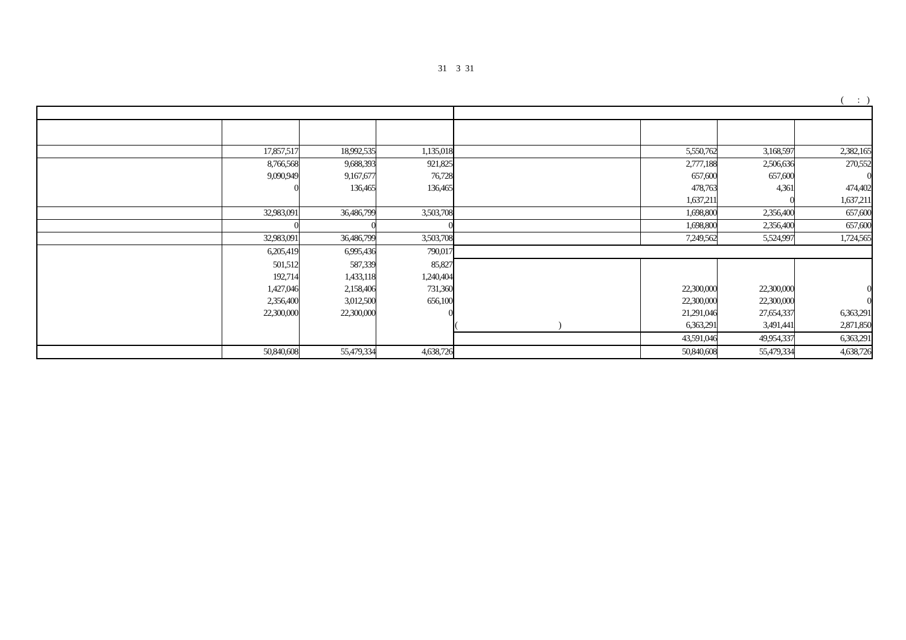31 3 31
( : )
| | 17,857,517 | 18,992,535 | 1,135,018 | | 5,550,762 | 3,168,597 | 2,382,165 |
| | 8,766,568 | 9,688,393 | 921,825 | | 2,777,188 | 2,506,636 | 270,552 |
| | 9,090,949 | 9,167,677 | 76,728 | | 657,600 | 657,600 | 0 |
| | 0 | 136,465 | 136,465 | | 478,763 | 4,361 | 474,402 |
| | | | | | 1,637,211 | 0 | 1,637,211 |
| | 32,983,091 | 36,486,799 | 3,503,708 | | 1,698,800 | 2,356,400 | 657,600 |
| | 0 | 0 | 0 | | 1,698,800 | 2,356,400 | 657,600 |
| | 32,983,091 | 36,486,799 | 3,503,708 | | 7,249,562 | 5,524,997 | 1,724,565 |
| | 6,205,419 | 6,995,436 | 790,017 | | | | |
| | 501,512 | 587,339 | 85,827 | | | | |
| | 192,714 | 1,433,118 | 1,240,404 | | | | |
| | 1,427,046 | 2,158,406 | 731,360 | | 22,300,000 | 22,300,000 | 0 |
| | 2,356,400 | 3,012,500 | 656,100 | | 22,300,000 | 22,300,000 | 0 |
| | 22,300,000 | 22,300,000 | 0 | | 21,291,046 | 27,654,337 | 6,363,291 |
| | | | | ( ) | 6,363,291 | 3,491,441 | 2,871,850 |
| | | | | | 43,591,046 | 49,954,337 | 6,363,291 |
| | 50,840,608 | 55,479,334 | 4,638,726 | | 50,840,608 | 55,479,334 | 4,638,726 |